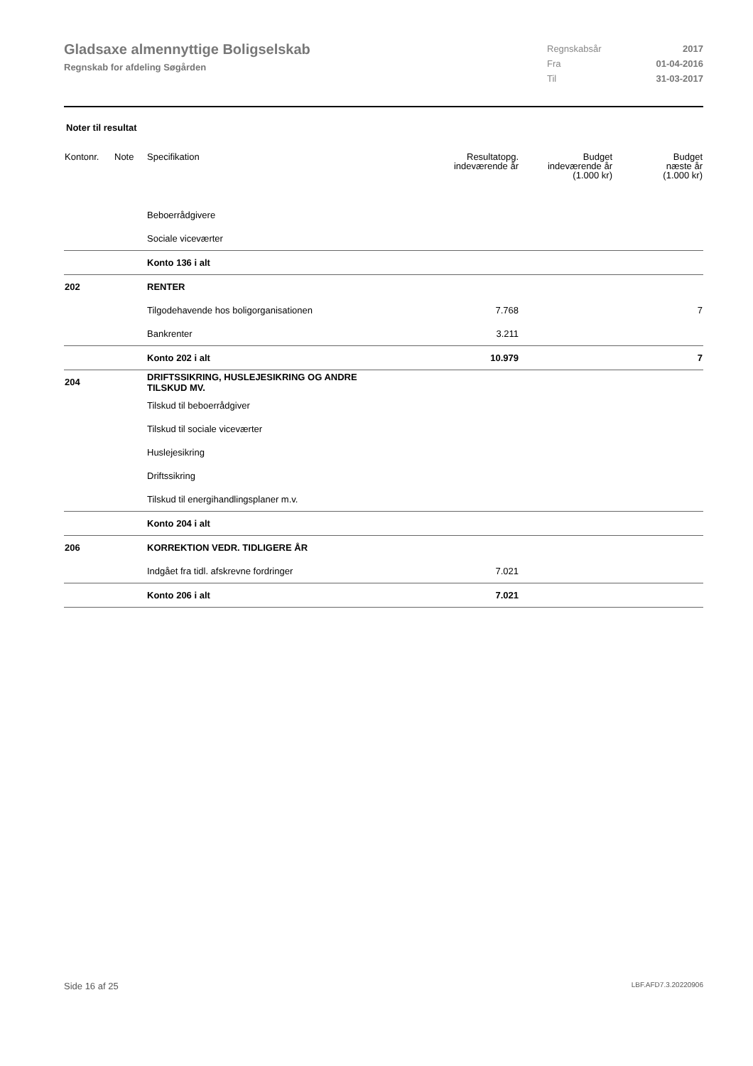Gladsaxe almennyttige Boligselskab
Regnskab for afdeling Søgården
Regnskabsår 2017
Fra 01-04-2016
Til 31-03-2017
Noter til resultat
| Kontonr. | Note | Specifikation | Resultatopg. indeværende år | Budget indeværende år (1.000 kr) | Budget næste år (1.000 kr) |
| --- | --- | --- | --- | --- | --- |
| | | Beboerrådgivere | | | |
| | | Sociale viceværter | | | |
| | | Konto 136 i alt | | | |
| 202 | | RENTER | | | |
| | | Tilgodehavende hos boligorganisationen | 7.768 | | 7 |
| | | Bankrenter | 3.211 | | |
| | | Konto 202 i alt | 10.979 | | 7 |
| 204 | | DRIFTSSIKRING, HUSLEJESIKRING OG ANDRE TILSKUD MV. | | | |
| | | Tilskud til beboerrådgiver | | | |
| | | Tilskud til sociale viceværter | | | |
| | | Huslejesikring | | | |
| | | Driftssikring | | | |
| | | Tilskud til energihandlingsplaner m.v. | | | |
| | | Konto 204 i alt | | | |
| 206 | | KORREKTION VEDR. TIDLIGERE ÅR | | | |
| | | Indgået fra tidl. afskrevne fordringer | 7.021 | | |
| | | Konto 206 i alt | 7.021 | | |
Side 16 af 25 LBF.AFD7.3.20220906